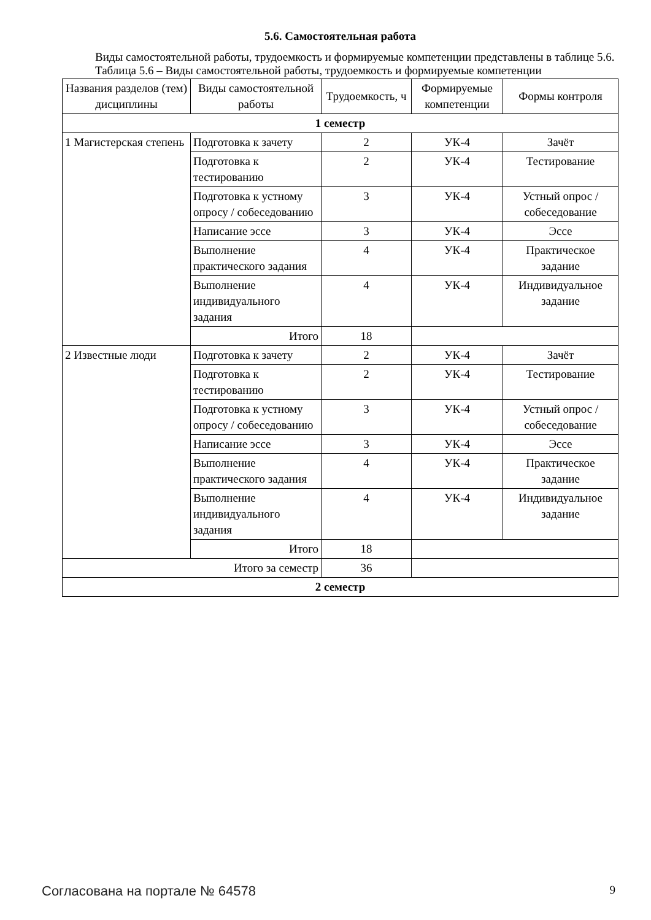5.6. Самостоятельная работа
Виды самостоятельной работы, трудоемкость и формируемые компетенции представлены в таблице 5.6.
Таблица 5.6 – Виды самостоятельной работы, трудоемкость и формируемые компетенции
| Названия разделов (тем) дисциплины | Виды самостоятельной работы | Трудоемкость, ч | Формируемые компетенции | Формы контроля |
| --- | --- | --- | --- | --- |
| 1 семестр | | | | |
| 1 Магистерская степень | Подготовка к зачету | 2 | УК-4 | Зачёт |
| | Подготовка к тестированию | 2 | УК-4 | Тестирование |
| | Подготовка к устному опросу / собеседованию | 3 | УК-4 | Устный опрос / собеседование |
| | Написание эссе | 3 | УК-4 | Эссе |
| | Выполнение практического задания | 4 | УК-4 | Практическое задание |
| | Выполнение индивидуального задания | 4 | УК-4 | Индивидуальное задание |
| | Итого | 18 | | |
| 2 Известные люди | Подготовка к зачету | 2 | УК-4 | Зачёт |
| | Подготовка к тестированию | 2 | УК-4 | Тестирование |
| | Подготовка к устному опросу / собеседованию | 3 | УК-4 | Устный опрос / собеседование |
| | Написание эссе | 3 | УК-4 | Эссе |
| | Выполнение практического задания | 4 | УК-4 | Практическое задание |
| | Выполнение индивидуального задания | 4 | УК-4 | Индивидуальное задание |
| | Итого | 18 | | |
| Итого за семестр | | 36 | | |
| 2 семестр | | | | |
Согласована на портале № 64578 9